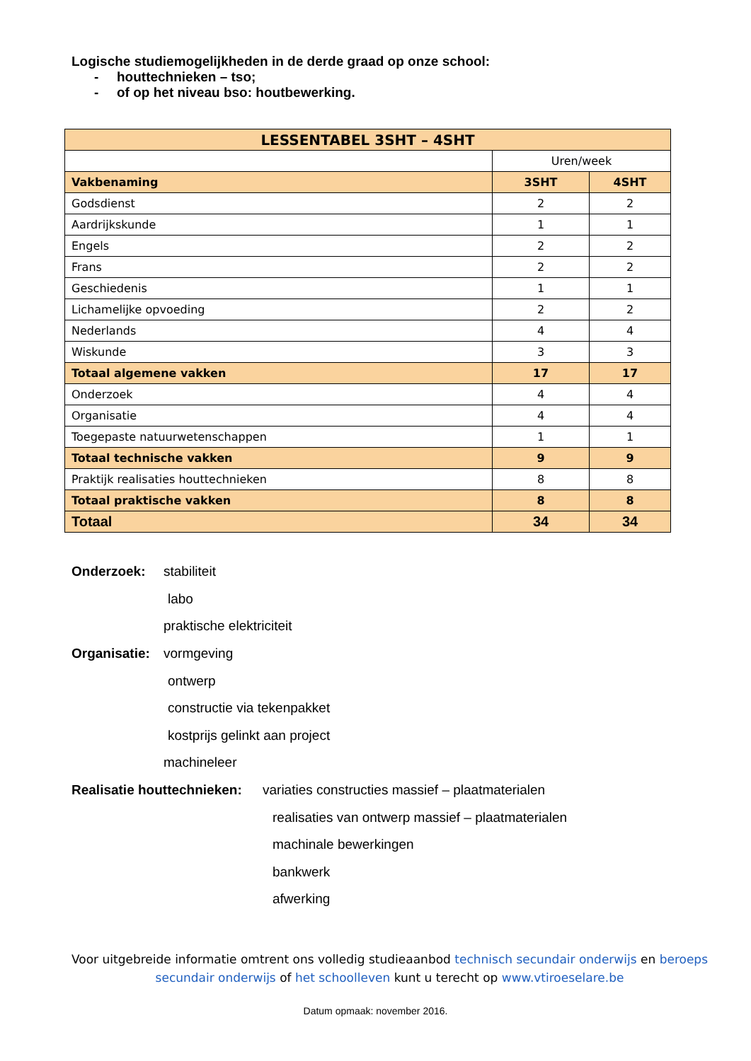Logische studiemogelijkheden in de derde graad op onze school:
- houttechnieken – tso;
- of op het niveau bso: houtbewerking.
| LESSENTABEL 3SHT – 4SHT | | |
| --- | --- | --- |
| | Uren/week | |
| Vakbenaming | 3SHT | 4SHT |
| Godsdienst | 2 | 2 |
| Aardrijkskunde | 1 | 1 |
| Engels | 2 | 2 |
| Frans | 2 | 2 |
| Geschiedenis | 1 | 1 |
| Lichamelijke opvoeding | 2 | 2 |
| Nederlands | 4 | 4 |
| Wiskunde | 3 | 3 |
| Totaal algemene vakken | 17 | 17 |
| Onderzoek | 4 | 4 |
| Organisatie | 4 | 4 |
| Toegepaste natuurwetenschappen | 1 | 1 |
| Totaal technische vakken | 9 | 9 |
| Praktijk realisaties houttechnieken | 8 | 8 |
| Totaal praktische vakken | 8 | 8 |
| Totaal | 34 | 34 |
Onderzoek: stabiliteit
labo
praktische elektriciteit
Organisatie: vormgeving
ontwerp
constructie via tekenpakket
kostprijs gelinkt aan project
machineleer
Realisatie houttechnieken: variaties constructies massief – plaatmaterialen
realisaties van ontwerp massief – plaatmaterialen
machinale bewerkingen
bankwerk
afwerking
Voor uitgebreide informatie omtrent ons volledig studieaanbod technisch secundair onderwijs en beroeps secundair onderwijs of het schoolleven kunt u terecht op www.vtiroeselare.be
Datum opmaak: november 2016.